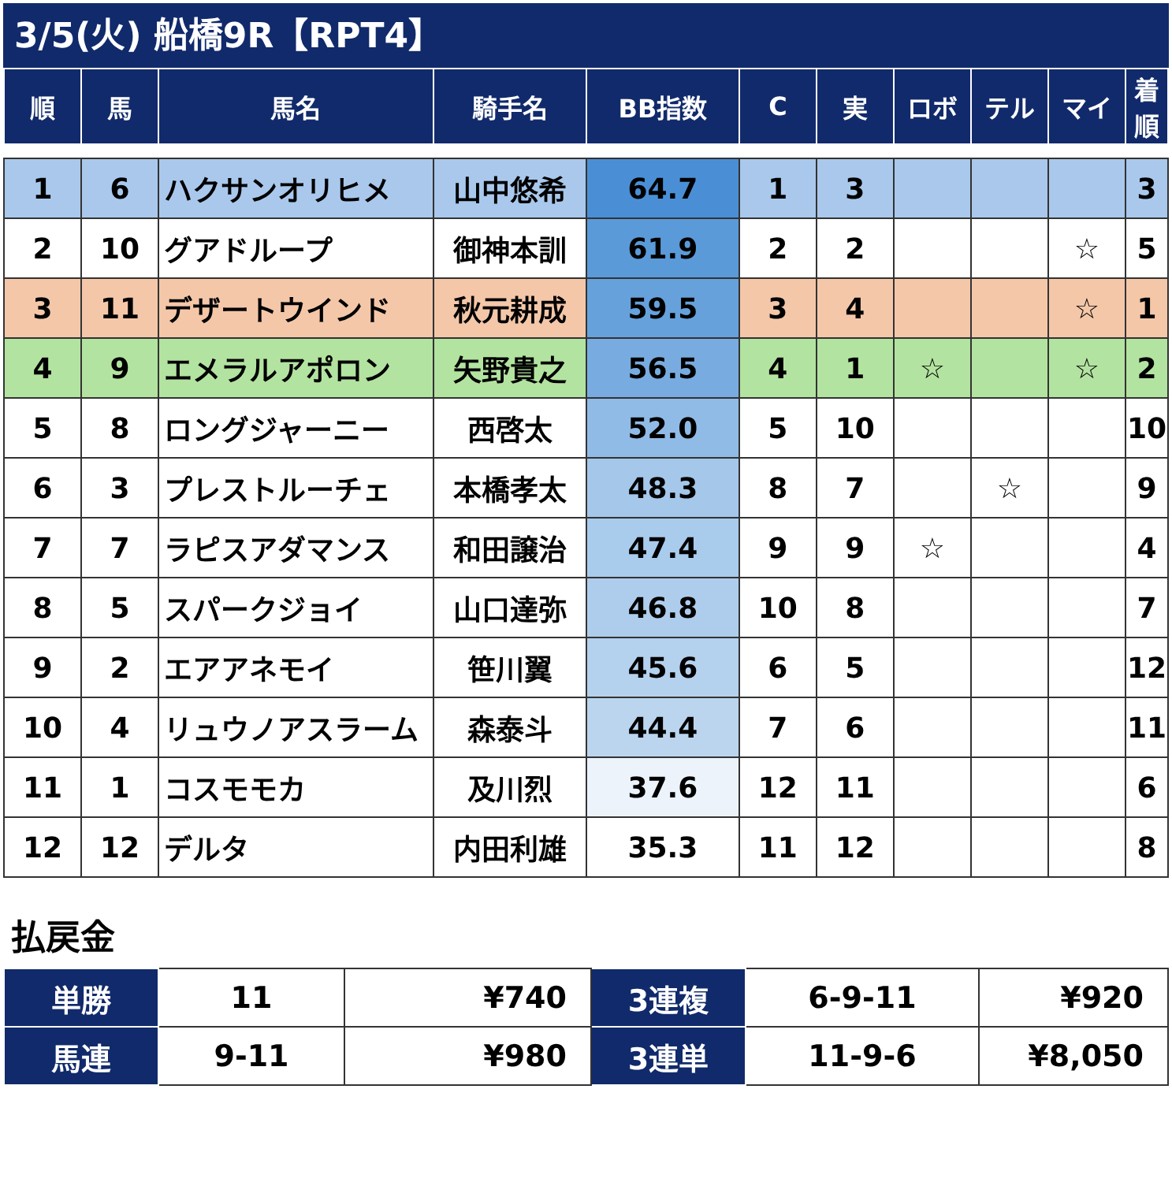3/5(火) 船橋9R【RPT4】
| 順 | 馬 | 馬名 | 騎手名 | BB指数 | C | 実 | ロボ | テル | マイ | 着順 |
| --- | --- | --- | --- | --- | --- | --- | --- | --- | --- | --- |
| 1 | 6 | ハクサンオリヒメ | 山中悠希 | 64.7 | 1 | 3 | | | | 3 |
| 2 | 10 | グアドループ | 御神本訓 | 61.9 | 2 | 2 | | | ☆ | 5 |
| 3 | 11 | デザートウインド | 秋元耕成 | 59.5 | 3 | 4 | | | ☆ | 1 |
| 4 | 9 | エメラルアポロン | 矢野貴之 | 56.5 | 4 | 1 | ☆ | | ☆ | 2 |
| 5 | 8 | ロングジャーニー | 西啓太 | 52.0 | 5 | 10 | | | | 10 |
| 6 | 3 | プレストルーチェ | 本橋孝太 | 48.3 | 8 | 7 | | ☆ | | 9 |
| 7 | 7 | ラピスアダマンス | 和田譲治 | 47.4 | 9 | 9 | ☆ | | | 4 |
| 8 | 5 | スパークジョイ | 山口達弥 | 46.8 | 10 | 8 | | | | 7 |
| 9 | 2 | エアアネモイ | 笹川翼 | 45.6 | 6 | 5 | | | | 12 |
| 10 | 4 | リュウノアスラーム | 森泰斗 | 44.4 | 7 | 6 | | | | 11 |
| 11 | 1 | コスモモカ | 及川烈 | 37.6 | 12 | 11 | | | | 6 |
| 12 | 12 | デルタ | 内田利雄 | 35.3 | 11 | 12 | | | | 8 |
払戻金
| 単勝 | 11 | ¥740 | 3連複 | 6-9-11 | ¥920 |
| 馬連 | 9-11 | ¥980 | 3連単 | 11-9-6 | ¥8,050 |